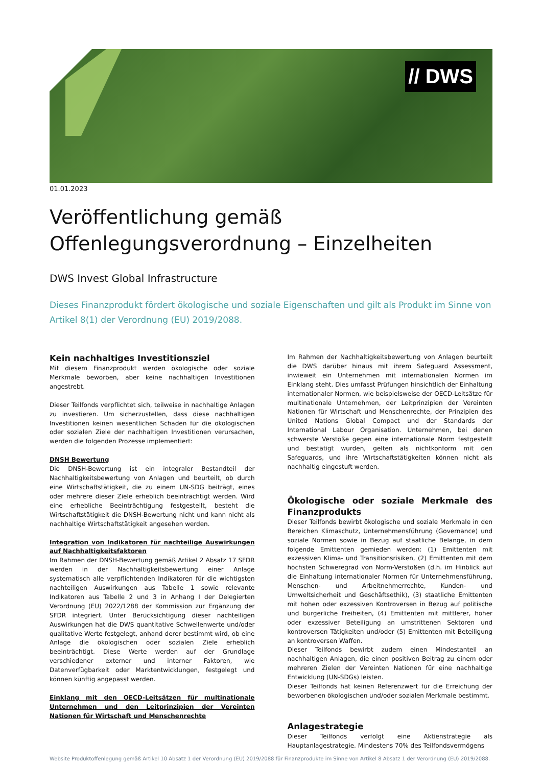// DWS
01.01.2023
Veröffentlichung gemäß Offenlegungsverordnung – Einzelheiten
DWS Invest Global Infrastructure
Dieses Finanzprodukt fördert ökologische und soziale Eigenschaften und gilt als Produkt im Sinne von Artikel 8(1) der Verordnung (EU) 2019/2088.
Kein nachhaltiges Investitionsziel
Mit diesem Finanzprodukt werden ökologische oder soziale Merkmale beworben, aber keine nachhaltigen Investitionen angestrebt.
Dieser Teilfonds verpflichtet sich, teilweise in nachhaltige Anlagen zu investieren. Um sicherzustellen, dass diese nachhaltigen Investitionen keinen wesentlichen Schaden für die ökologischen oder sozialen Ziele der nachhaltigen Investitionen verursachen, werden die folgenden Prozesse implementiert:
DNSH Bewertung
Die DNSH-Bewertung ist ein integraler Bestandteil der Nachhaltigkeitsbewertung von Anlagen und beurteilt, ob durch eine Wirtschaftstätigkeit, die zu einem UN-SDG beiträgt, eines oder mehrere dieser Ziele erheblich beeinträchtigt werden. Wird eine erhebliche Beeinträchtigung festgestellt, besteht die Wirtschaftstätigkeit die DNSH-Bewertung nicht und kann nicht als nachhaltige Wirtschaftstätigkeit angesehen werden.
Integration von Indikatoren für nachteilige Auswirkungen auf Nachhaltigkeitsfaktoren
Im Rahmen der DNSH-Bewertung gemäß Artikel 2 Absatz 17 SFDR werden in der Nachhaltigkeitsbewertung einer Anlage systematisch alle verpflichtenden Indikatoren für die wichtigsten nachteiligen Auswirkungen aus Tabelle 1 sowie relevante Indikatoren aus Tabelle 2 und 3 in Anhang I der Delegierten Verordnung (EU) 2022/1288 der Kommission zur Ergänzung der SFDR integriert. Unter Berücksichtigung dieser nachteiligen Auswirkungen hat die DWS quantitative Schwellenwerte und/oder qualitative Werte festgelegt, anhand derer bestimmt wird, ob eine Anlage die ökologischen oder sozialen Ziele erheblich beeinträchtigt. Diese Werte werden auf der Grundlage verschiedener externer und interner Faktoren, wie Datenverfügbarkeit oder Marktentwicklungen, festgelegt und können künftig angepasst werden.
Einklang mit den OECD-Leitsätzen für multinationale Unternehmen und den Leitprinzipien der Vereinten Nationen für Wirtschaft und Menschenrechte
Im Rahmen der Nachhaltigkeitsbewertung von Anlagen beurteilt die DWS darüber hinaus mit ihrem Safeguard Assessment, inwieweit ein Unternehmen mit internationalen Normen im Einklang steht. Dies umfasst Prüfungen hinsichtlich der Einhaltung internationaler Normen, wie beispielsweise der OECD-Leitsätze für multinationale Unternehmen, der Leitprinzipien der Vereinten Nationen für Wirtschaft und Menschenrechte, der Prinzipien des United Nations Global Compact und der Standards der International Labour Organisation. Unternehmen, bei denen schwerste Verstöße gegen eine internationale Norm festgestellt und bestätigt wurden, gelten als nichtkonform mit den Safeguards, und ihre Wirtschaftstätigkeiten können nicht als nachhaltig eingestuft werden.
Ökologische oder soziale Merkmale des Finanzprodukts
Dieser Teilfonds bewirbt ökologische und soziale Merkmale in den Bereichen Klimaschutz, Unternehmensführung (Governance) und soziale Normen sowie in Bezug auf staatliche Belange, in dem folgende Emittenten gemieden werden: (1) Emittenten mit exzessiven Klima- und Transitionsrisiken, (2) Emittenten mit dem höchsten Schweregrad von Norm-Verstößen (d.h. im Hinblick auf die Einhaltung internationaler Normen für Unternehmensführung, Menschen- und Arbeitnehmerrechte, Kunden- und Umweltsicherheit und Geschäftsethik), (3) staatliche Emittenten mit hohen oder exzessiven Kontroversen in Bezug auf politische und bürgerliche Freiheiten, (4) Emittenten mit mittlerer, hoher oder exzessiver Beteiligung an umstrittenen Sektoren und kontroversen Tätigkeiten und/oder (5) Emittenten mit Beteiligung an kontroversen Waffen.
Dieser Teilfonds bewirbt zudem einen Mindestanteil an nachhaltigen Anlagen, die einen positiven Beitrag zu einem oder mehreren Zielen der Vereinten Nationen für eine nachhaltige Entwicklung (UN-SDGs) leisten.
Dieser Teilfonds hat keinen Referenzwert für die Erreichung der beworbenen ökologischen und/oder sozialen Merkmale bestimmt.
Anlagestrategie
Dieser Teilfonds verfolgt eine Aktienstrategie als Hauptanlagestrategie. Mindestens 70% des Teilfondsvermögens
Website Produktoffenlegung gemäß Artikel 10 Absatz 1 der Verordnung (EU) 2019/2088 für Finanzprodukte im Sinne von Artikel 8 Absatz 1 der Verordnung (EU) 2019/2088.